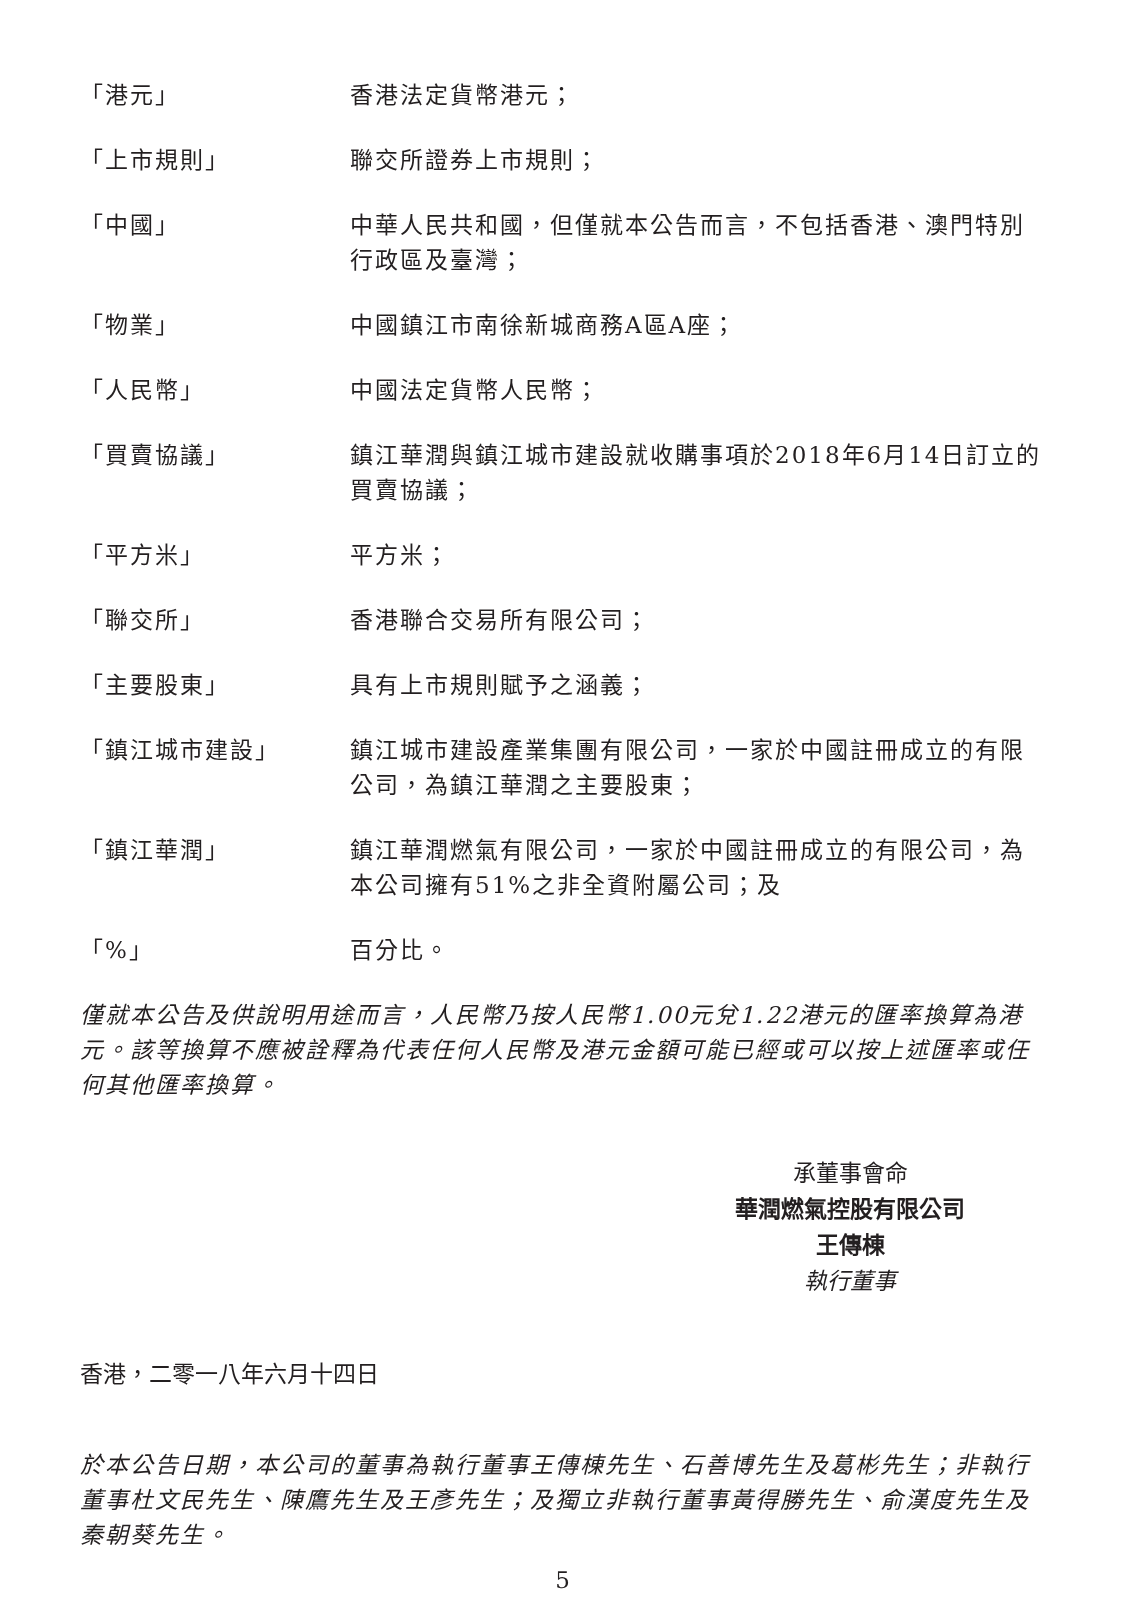| 「港元」 | 香港法定貨幣港元； |
| 「上市規則」 | 聯交所證券上市規則； |
| 「中國」 | 中華人民共和國，但僅就本公告而言，不包括香港、澳門特別行政區及臺灣； |
| 「物業」 | 中國鎮江市南徐新城商務A區A座； |
| 「人民幣」 | 中國法定貨幣人民幣； |
| 「買賣協議」 | 鎮江華潤與鎮江城市建設就收購事項於2018年6月14日訂立的買賣協議； |
| 「平方米」 | 平方米； |
| 「聯交所」 | 香港聯合交易所有限公司； |
| 「主要股東」 | 具有上市規則賦予之涵義； |
| 「鎮江城市建設」 | 鎮江城市建設產業集團有限公司，一家於中國註冊成立的有限公司，為鎮江華潤之主要股東； |
| 「鎮江華潤」 | 鎮江華潤燃氣有限公司，一家於中國註冊成立的有限公司，為本公司擁有51%之非全資附屬公司；及 |
| 「%」 | 百分比。 |
僅就本公告及供說明用途而言，人民幣乃按人民幣1.00元兌1.22港元的匯率換算為港元。該等換算不應被詮釋為代表任何人民幣及港元金額可能已經或可以按上述匯率或任何其他匯率換算。
承董事會命
華潤燃氣控股有限公司
王傳棟
執行董事
香港，二零一八年六月十四日
於本公告日期，本公司的董事為執行董事王傳棟先生、石善博先生及葛彬先生；非執行董事杜文民先生、陳鷹先生及王彥先生；及獨立非執行董事黃得勝先生、俞漢度先生及秦朝葵先生。
5